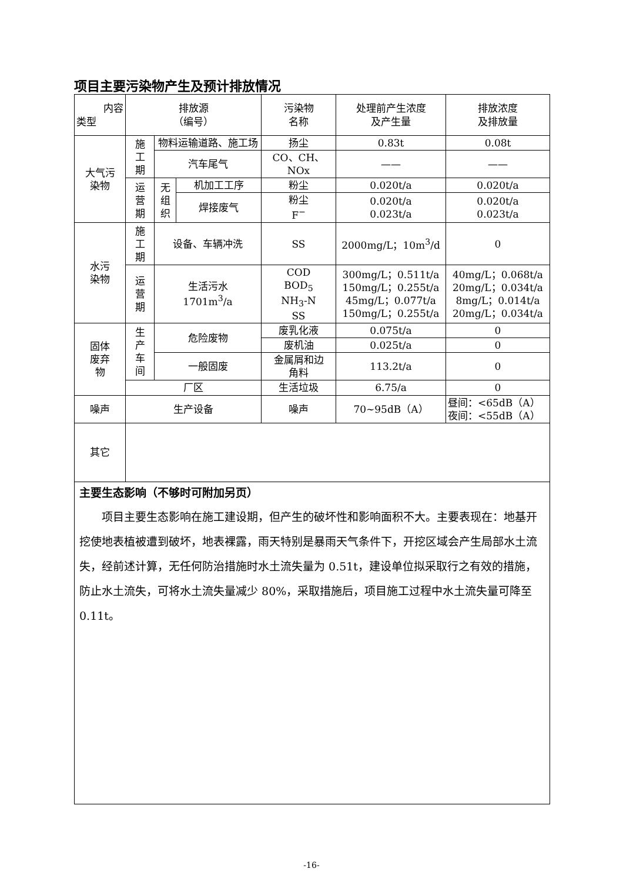项目主要污染物产生及预计排放情况
| 内容 类型 | 排放源 （编号） | | | 污染物 名称 | 处理前产生浓度 及产生量 | 排放浓度 及排放量 |
| --- | --- | --- | --- | --- | --- | --- |
| 大气污 染物 | 施 工 期 | 物料运输道路、施工场 | | 扬尘 | 0.83t | 0.08t |
| | | 汽车尾气 | | CO、CH、NOx | —— | —— |
| | 运 营 期 | 无 组 织 | 机加工工序 | 粉尘 | 0.020t/a | 0.020t/a |
| | | | 焊接废气 | 粉尘 F<sup>−</sup> | 0.020t/a 0.023t/a | 0.020t/a 0.023t/a |
| 水污 染物 | 施 工 期 | 设备、车辆冲洗 | | SS | 2000mg/L；10m<sup>3</sup>/d | 0 |
| | 运 营 期 | 生活污水 1701m<sup>3</sup>/a | | COD BOD<sub>5</sub> NH<sub>3</sub>-N SS | 300mg/L；0.511t/a 150mg/L；0.255t/a 45mg/L；0.077t/a 150mg/L；0.255t/a | 40mg/L；0.068t/a 20mg/L；0.034t/a 8mg/L；0.014t/a 20mg/L；0.034t/a |
| 固体 废弃 物 | 生 产 车 间 | 危险废物 | | 废乳化液 | 0.075t/a | 0 |
| | | | | 废机油 | 0.025t/a | 0 |
| | | 一般固废 | | 金属屑和边 角料 | 113.2t/a | 0 |
| | 厂区 | | | 生活垃圾 | 6.75/a | 0 |
| 噪声 | 生产设备 | | | 噪声 | 70~95dB（A） | 昼间：<65dB（A） 夜间：<55dB（A） |
| 其它 | | | | | | |
| 主要生态影响（不够时可附加另页） 项目主要生态影响在施工建设期，但产生的破坏性和影响面积不大。主要表现在：地基开挖使地表植被遭到破坏，地表裸露，雨天特别是暴雨天气条件下，开挖区域会产生局部水土流失，经前述计算，无任何防治措施时水土流失量为 0.51t，建设单位拟采取行之有效的措施，防止水土流失，可将水土流失量减少 80%，采取措施后，项目施工过程中水土流失量可降至 0.11t。 | | | | | | |
-16-